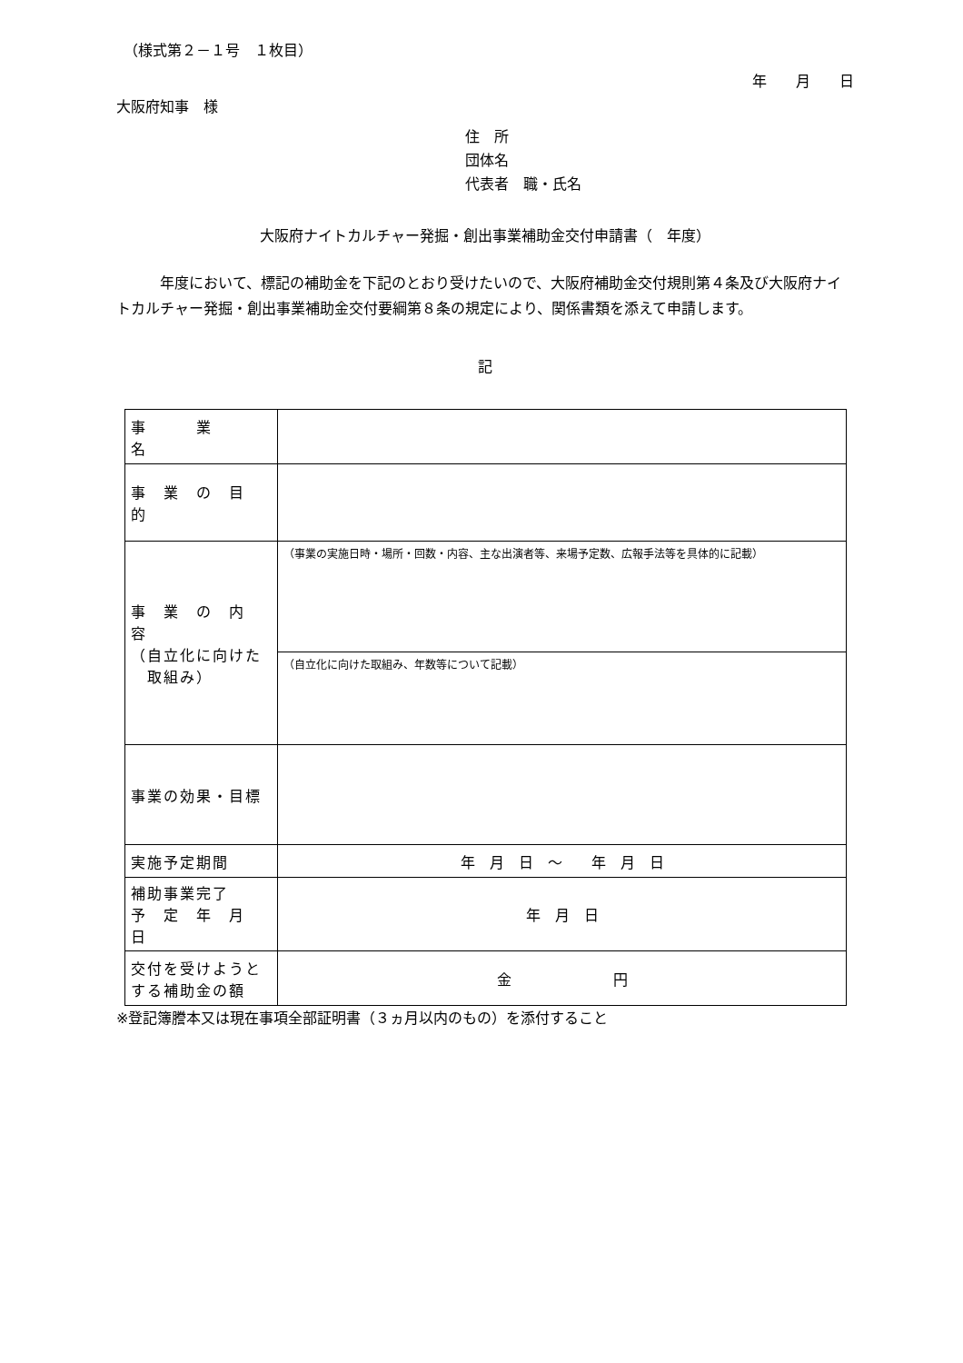（様式第２－１号　１枚目）
年　　月　　日
大阪府知事　様
住　所
団体名
代表者　職・氏名
大阪府ナイトカルチャー発掘・創出事業補助金交付申請書（　年度）
　　　年度において、標記の補助金を下記のとおり受けたいので、大阪府補助金交付規則第４条及び大阪府ナイトカルチャー発掘・創出事業補助金交付要綱第８条の規定により、関係書類を添えて申請します。
記
| 事 業 名 | |
| 事 業 の 目 的 | |
| 事 業 の 内 容 （自立化に向けた 取組み） | （事業の実施日時・場所・回数・内容、主な出演者等、来場予定数、広報手法等を具体的に記載） |
| | （自立化に向けた取組み、年数等について記載） |
| 事業の効果・目標 | |
| 実施予定期間 | 年 月 日 ～ 年 月 日 |
| 補助事業完了 予 定 年 月 日 | 年 月 日 |
| 交付を受けようと する補助金の額 | 金 円 |
※登記簿謄本又は現在事項全部証明書（３ヵ月以内のもの）を添付すること